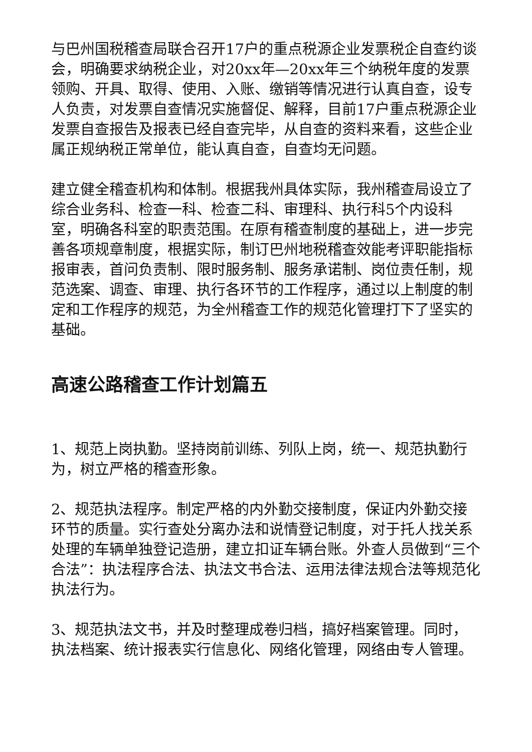与巴州国税稽查局联合召开17户的重点税源企业发票税企自查约谈会，明确要求纳税企业，对20xx年—20xx年三个纳税年度的发票领购、开具、取得、使用、入账、缴销等情况进行认真自查，设专人负责，对发票自查情况实施督促、解释，目前17户重点税源企业发票自查报告及报表已经自查完毕，从自查的资料来看，这些企业属正规纳税正常单位，能认真自查，自查均无问题。
建立健全稽查机构和体制。根据我州具体实际，我州稽查局设立了综合业务科、检查一科、检查二科、审理科、执行科5个内设科室，明确各科室的职责范围。在原有稽查制度的基础上，进一步完善各项规章制度，根据实际，制订巴州地税稽查效能考评职能指标报审表，首问负责制、限时服务制、服务承诺制、岗位责任制，规范选案、调查、审理、执行各环节的工作程序，通过以上制度的制定和工作程序的规范，为全州稽查工作的规范化管理打下了坚实的基础。
高速公路稽查工作计划篇五
1、规范上岗执勤。坚持岗前训练、列队上岗，统一、规范执勤行为，树立严格的稽查形象。
2、规范执法程序。制定严格的内外勤交接制度，保证内外勤交接环节的质量。实行查处分离办法和说情登记制度，对于托人找关系处理的车辆单独登记造册，建立扣证车辆台账。外查人员做到“三个合法”：执法程序合法、执法文书合法、运用法律法规合法等规范化执法行为。
3、规范执法文书，并及时整理成卷归档，搞好档案管理。同时，执法档案、统计报表实行信息化、网络化管理，网络由专人管理。